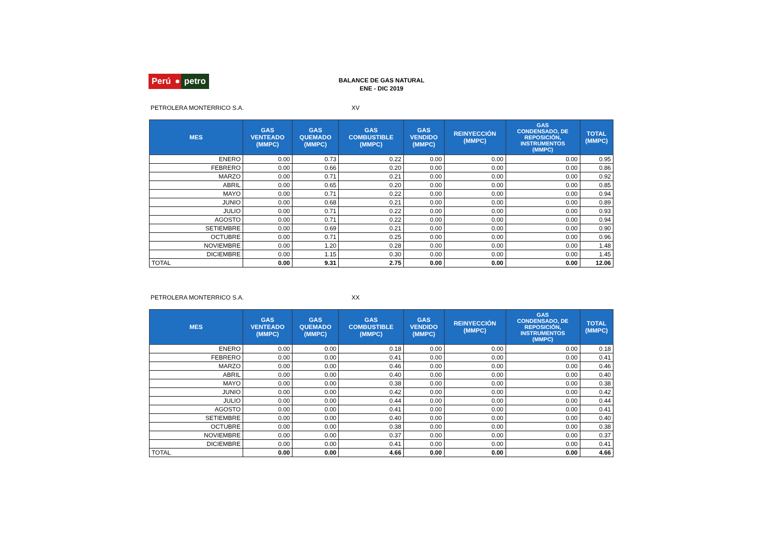Perú ● petro
BALANCE DE GAS NATURAL
ENE - DIC 2019
PETROLERA MONTERRICO S.A. XV
| MES | GAS VENTEADO (MMPC) | GAS QUEMADO (MMPC) | GAS COMBUSTIBLE (MMPC) | GAS VENDIDO (MMPC) | REINYECCIÓN (MMPC) | GAS CONDENSADO, DE REPOSICIÓN, INSTRUMENTOS (MMPC) | TOTAL (MMPC) |
| --- | --- | --- | --- | --- | --- | --- | --- |
| ENERO | 0.00 | 0.73 | 0.22 | 0.00 | 0.00 | 0.00 | 0.95 |
| FEBRERO | 0.00 | 0.66 | 0.20 | 0.00 | 0.00 | 0.00 | 0.86 |
| MARZO | 0.00 | 0.71 | 0.21 | 0.00 | 0.00 | 0.00 | 0.92 |
| ABRIL | 0.00 | 0.65 | 0.20 | 0.00 | 0.00 | 0.00 | 0.85 |
| MAYO | 0.00 | 0.71 | 0.22 | 0.00 | 0.00 | 0.00 | 0.94 |
| JUNIO | 0.00 | 0.68 | 0.21 | 0.00 | 0.00 | 0.00 | 0.89 |
| JULIO | 0.00 | 0.71 | 0.22 | 0.00 | 0.00 | 0.00 | 0.93 |
| AGOSTO | 0.00 | 0.71 | 0.22 | 0.00 | 0.00 | 0.00 | 0.94 |
| SETIEMBRE | 0.00 | 0.69 | 0.21 | 0.00 | 0.00 | 0.00 | 0.90 |
| OCTUBRE | 0.00 | 0.71 | 0.25 | 0.00 | 0.00 | 0.00 | 0.96 |
| NOVIEMBRE | 0.00 | 1.20 | 0.28 | 0.00 | 0.00 | 0.00 | 1.48 |
| DICIEMBRE | 0.00 | 1.15 | 0.30 | 0.00 | 0.00 | 0.00 | 1.45 |
| TOTAL | 0.00 | 9.31 | 2.75 | 0.00 | 0.00 | 0.00 | 12.06 |
PETROLERA MONTERRICO S.A. XX
| MES | GAS VENTEADO (MMPC) | GAS QUEMADO (MMPC) | GAS COMBUSTIBLE (MMPC) | GAS VENDIDO (MMPC) | REINYECCIÓN (MMPC) | GAS CONDENSADO, DE REPOSICIÓN, INSTRUMENTOS (MMPC) | TOTAL (MMPC) |
| --- | --- | --- | --- | --- | --- | --- | --- |
| ENERO | 0.00 | 0.00 | 0.18 | 0.00 | 0.00 | 0.00 | 0.18 |
| FEBRERO | 0.00 | 0.00 | 0.41 | 0.00 | 0.00 | 0.00 | 0.41 |
| MARZO | 0.00 | 0.00 | 0.46 | 0.00 | 0.00 | 0.00 | 0.46 |
| ABRIL | 0.00 | 0.00 | 0.40 | 0.00 | 0.00 | 0.00 | 0.40 |
| MAYO | 0.00 | 0.00 | 0.38 | 0.00 | 0.00 | 0.00 | 0.38 |
| JUNIO | 0.00 | 0.00 | 0.42 | 0.00 | 0.00 | 0.00 | 0.42 |
| JULIO | 0.00 | 0.00 | 0.44 | 0.00 | 0.00 | 0.00 | 0.44 |
| AGOSTO | 0.00 | 0.00 | 0.41 | 0.00 | 0.00 | 0.00 | 0.41 |
| SETIEMBRE | 0.00 | 0.00 | 0.40 | 0.00 | 0.00 | 0.00 | 0.40 |
| OCTUBRE | 0.00 | 0.00 | 0.38 | 0.00 | 0.00 | 0.00 | 0.38 |
| NOVIEMBRE | 0.00 | 0.00 | 0.37 | 0.00 | 0.00 | 0.00 | 0.37 |
| DICIEMBRE | 0.00 | 0.00 | 0.41 | 0.00 | 0.00 | 0.00 | 0.41 |
| TOTAL | 0.00 | 0.00 | 4.66 | 0.00 | 0.00 | 0.00 | 4.66 |